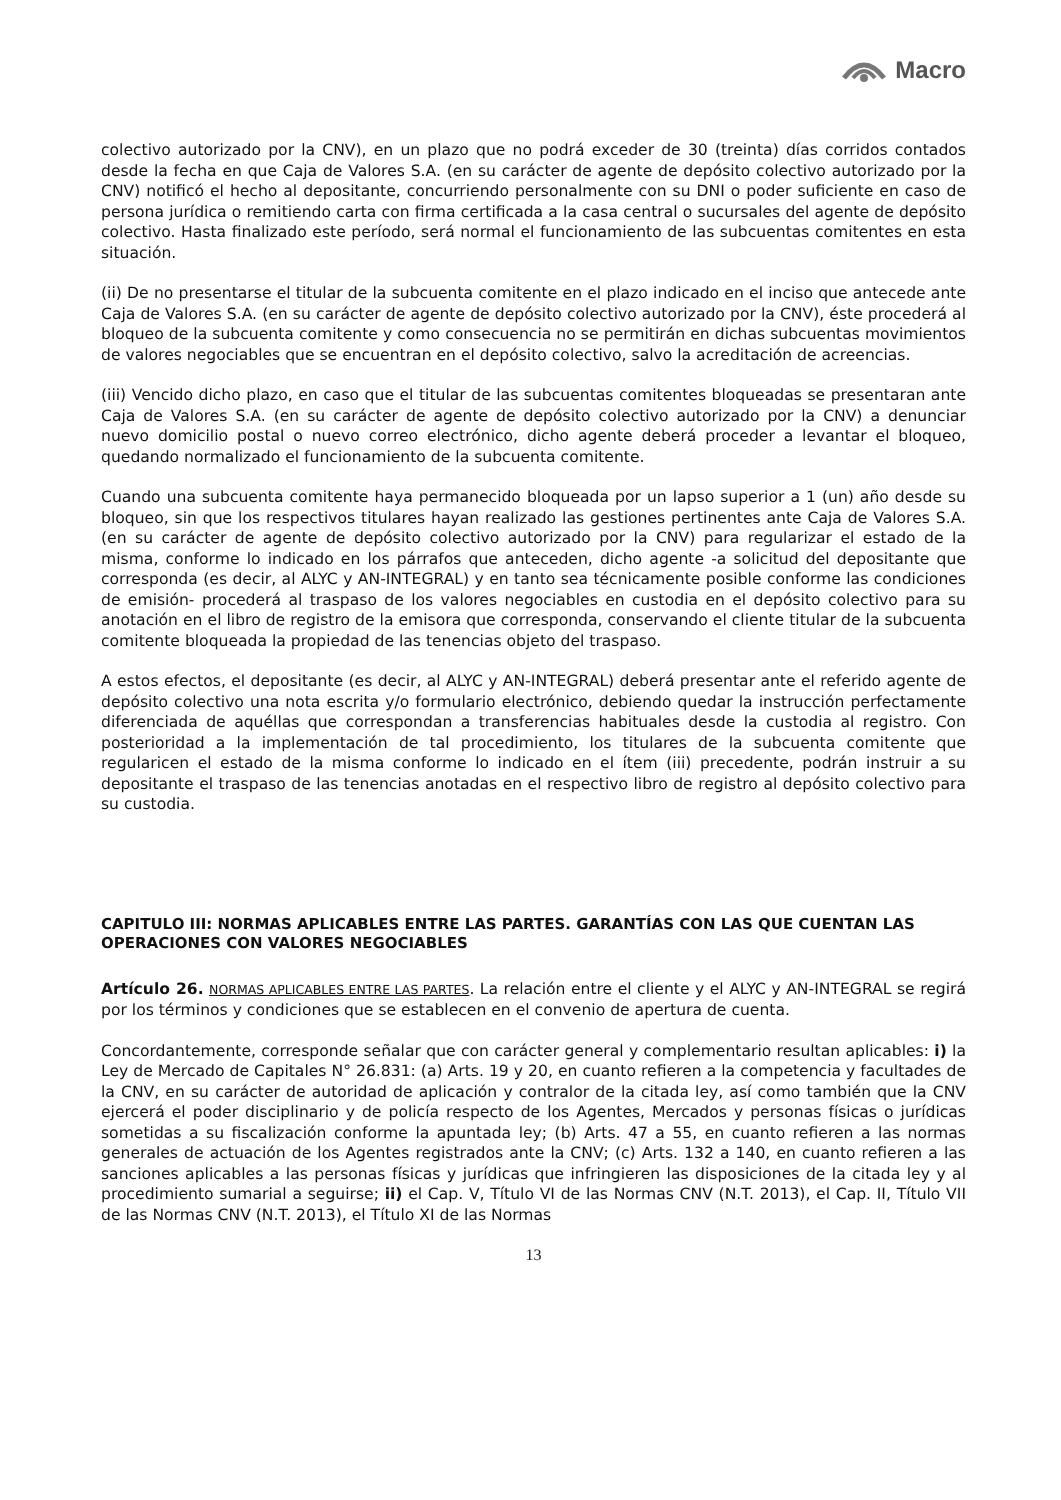Macro
colectivo autorizado por la CNV), en un plazo que no podrá exceder de 30 (treinta) días corridos contados desde la fecha en que Caja de Valores S.A. (en su carácter de agente de depósito colectivo autorizado por la CNV) notificó el hecho al depositante, concurriendo personalmente con su DNI o poder suficiente en caso de persona jurídica o remitiendo carta con firma certificada a la casa central o sucursales del agente de depósito colectivo. Hasta finalizado este período, será normal el funcionamiento de las subcuentas comitentes en esta situación.
(ii) De no presentarse el titular de la subcuenta comitente en el plazo indicado en el inciso que antecede ante Caja de Valores S.A. (en su carácter de agente de depósito colectivo autorizado por la CNV), éste procederá al bloqueo de la subcuenta comitente y como consecuencia no se permitirán en dichas subcuentas movimientos de valores negociables que se encuentran en el depósito colectivo, salvo la acreditación de acreencias.
(iii) Vencido dicho plazo, en caso que el titular de las subcuentas comitentes bloqueadas se presentaran ante Caja de Valores S.A. (en su carácter de agente de depósito colectivo autorizado por la CNV) a denunciar nuevo domicilio postal o nuevo correo electrónico, dicho agente deberá proceder a levantar el bloqueo, quedando normalizado el funcionamiento de la subcuenta comitente.
Cuando una subcuenta comitente haya permanecido bloqueada por un lapso superior a 1 (un) año desde su bloqueo, sin que los respectivos titulares hayan realizado las gestiones pertinentes ante Caja de Valores S.A. (en su carácter de agente de depósito colectivo autorizado por la CNV) para regularizar el estado de la misma, conforme lo indicado en los párrafos que anteceden, dicho agente -a solicitud del depositante que corresponda (es decir, al ALYC y AN-INTEGRAL) y en tanto sea técnicamente posible conforme las condiciones de emisión- procederá al traspaso de los valores negociables en custodia en el depósito colectivo para su anotación en el libro de registro de la emisora que corresponda, conservando el cliente titular de la subcuenta comitente bloqueada la propiedad de las tenencias objeto del traspaso.
A estos efectos, el depositante (es decir, al ALYC y AN-INTEGRAL) deberá presentar ante el referido agente de depósito colectivo una nota escrita y/o formulario electrónico, debiendo quedar la instrucción perfectamente diferenciada de aquéllas que correspondan a transferencias habituales desde la custodia al registro. Con posterioridad a la implementación de tal procedimiento, los titulares de la subcuenta comitente que regularicen el estado de la misma conforme lo indicado en el ítem (iii) precedente, podrán instruir a su depositante el traspaso de las tenencias anotadas en el respectivo libro de registro al depósito colectivo para su custodia.
CAPITULO III: NORMAS APLICABLES ENTRE LAS PARTES. GARANTÍAS CON LAS QUE CUENTAN LAS OPERACIONES CON VALORES NEGOCIABLES
Artículo 26. NORMAS APLICABLES ENTRE LAS PARTES. La relación entre el cliente y el ALYC y AN-INTEGRAL se regirá por los términos y condiciones que se establecen en el convenio de apertura de cuenta.
Concordantemente, corresponde señalar que con carácter general y complementario resultan aplicables: i) la Ley de Mercado de Capitales N° 26.831: (a) Arts. 19 y 20, en cuanto refieren a la competencia y facultades de la CNV, en su carácter de autoridad de aplicación y contralor de la citada ley, así como también que la CNV ejercerá el poder disciplinario y de policía respecto de los Agentes, Mercados y personas físicas o jurídicas sometidas a su fiscalización conforme la apuntada ley; (b) Arts. 47 a 55, en cuanto refieren a las normas generales de actuación de los Agentes registrados ante la CNV; (c) Arts. 132 a 140, en cuanto refieren a las sanciones aplicables a las personas físicas y jurídicas que infringieren las disposiciones de la citada ley y al procedimiento sumarial a seguirse; ii) el Cap. V, Título VI de las Normas CNV (N.T. 2013), el Cap. II, Título VII de las Normas CNV (N.T. 2013), el Título XI de las Normas
13